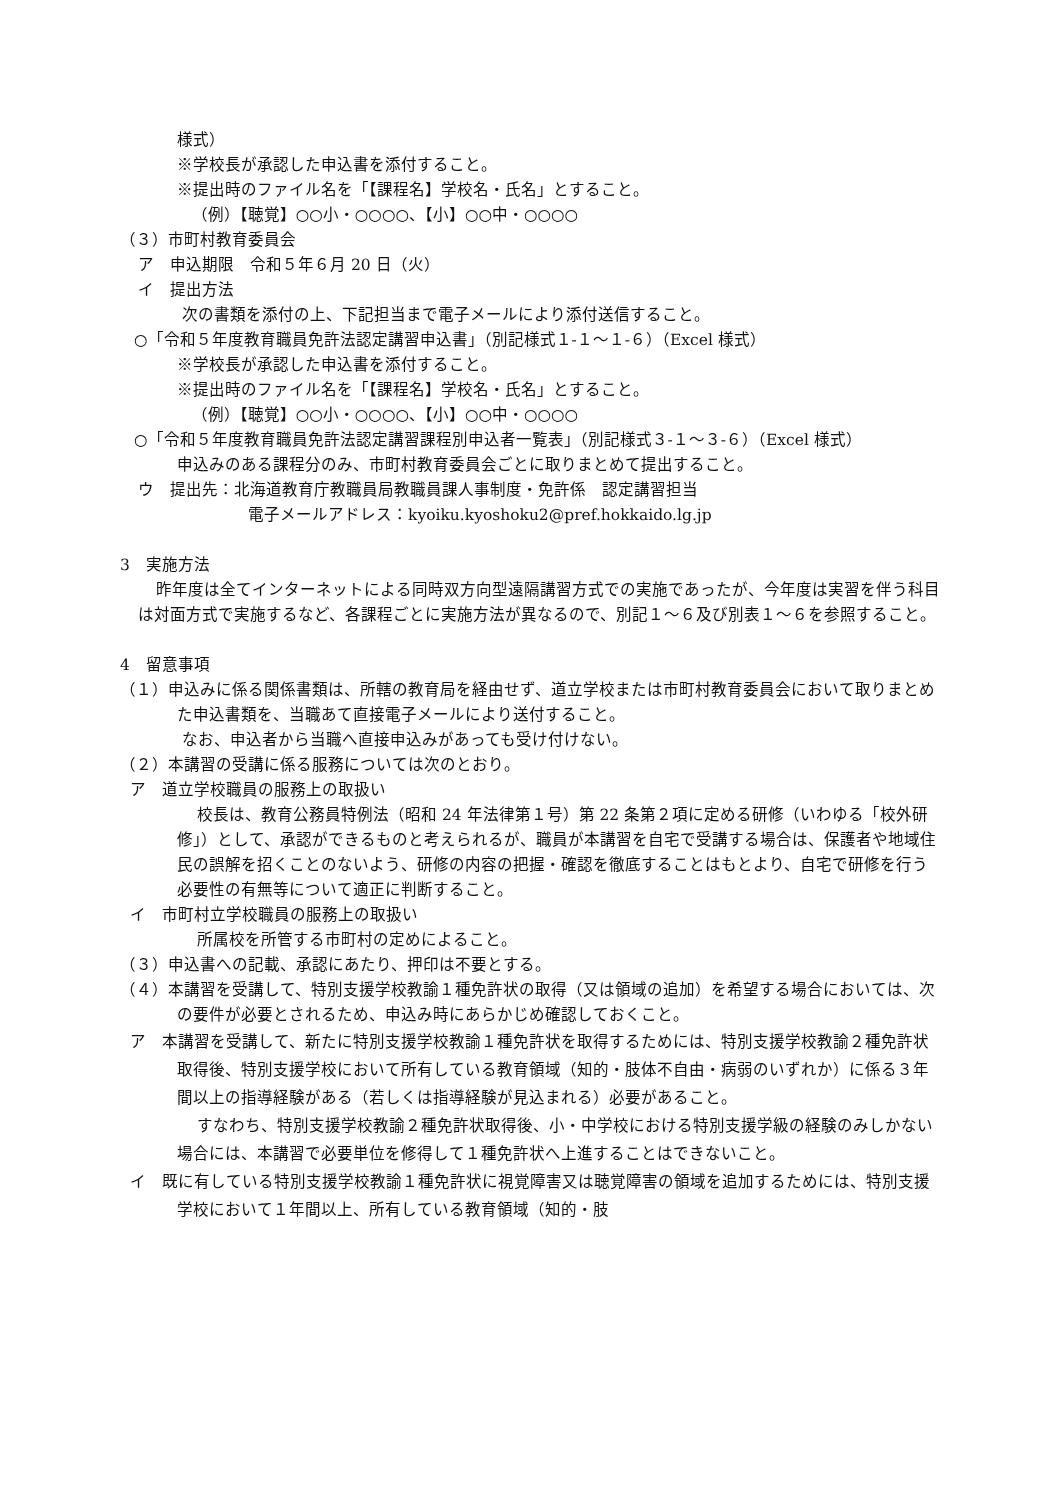様式）
※学校長が承認した申込書を添付すること。
※提出時のファイル名を「【課程名】学校名・氏名」とすること。
（例）【聴覚】○○小・○○○○、【小】○○中・○○○○
（３）市町村教育委員会
ア　申込期限　令和５年６月 20 日（火）
イ　提出方法
次の書類を添付の上、下記担当まで電子メールにより添付送信すること。
○「令和５年度教育職員免許法認定講習申込書」（別記様式１-１～１-６）（Excel 様式）
※学校長が承認した申込書を添付すること。
※提出時のファイル名を「【課程名】学校名・氏名」とすること。
（例）【聴覚】○○小・○○○○、【小】○○中・○○○○
○「令和５年度教育職員免許法認定講習課程別申込者一覧表」（別記様式３-１～３-６）（Excel 様式）
申込みのある課程分のみ、市町村教育委員会ごとに取りまとめて提出すること。
ウ　提出先：北海道教育庁教職員局教職員課人事制度・免許係　認定講習担当
電子メールアドレス：kyoiku.kyoshoku2@pref.hokkaido.lg.jp
3　実施方法
昨年度は全てインターネットによる同時双方向型遠隔講習方式での実施であったが、今年度は実習を伴う科目は対面方式で実施するなど、各課程ごとに実施方法が異なるので、別記１～６及び別表１～６を参照すること。
4　留意事項
（１）申込みに係る関係書類は、所轄の教育局を経由せず、道立学校または市町村教育委員会において取りまとめた申込書類を、当職あて直接電子メールにより送付すること。
なお、申込者から当職へ直接申込みがあっても受け付けない。
（２）本講習の受講に係る服務については次のとおり。
ア　道立学校職員の服務上の取扱い
校長は、教育公務員特例法（昭和 24 年法律第１号）第 22 条第２項に定める研修（いわゆる「校外研修」）として、承認ができるものと考えられるが、職員が本講習を自宅で受講する場合は、保護者や地域住民の誤解を招くことのないよう、研修の内容の把握・確認を徹底することはもとより、自宅で研修を行う必要性の有無等について適正に判断すること。
イ　市町村立学校職員の服務上の取扱い
所属校を所管する市町村の定めによること。
（３）申込書への記載、承認にあたり、押印は不要とする。
（４）本講習を受講して、特別支援学校教諭１種免許状の取得（又は領域の追加）を希望する場合においては、次の要件が必要とされるため、申込み時にあらかじめ確認しておくこと。
ア　本講習を受講して、新たに特別支援学校教諭１種免許状を取得するためには、特別支援学校教諭２種免許状取得後、特別支援学校において所有している教育領域（知的・肢体不自由・病弱のいずれか）に係る３年間以上の指導経験がある（若しくは指導経験が見込まれる）必要があること。
すなわち、特別支援学校教諭２種免許状取得後、小・中学校における特別支援学級の経験のみしかない場合には、本講習で必要単位を修得して１種免許状へ上進することはできないこと。
イ　既に有している特別支援学校教諭１種免許状に視覚障害又は聴覚障害の領域を追加するためには、特別支援学校において１年間以上、所有している教育領域（知的・肢